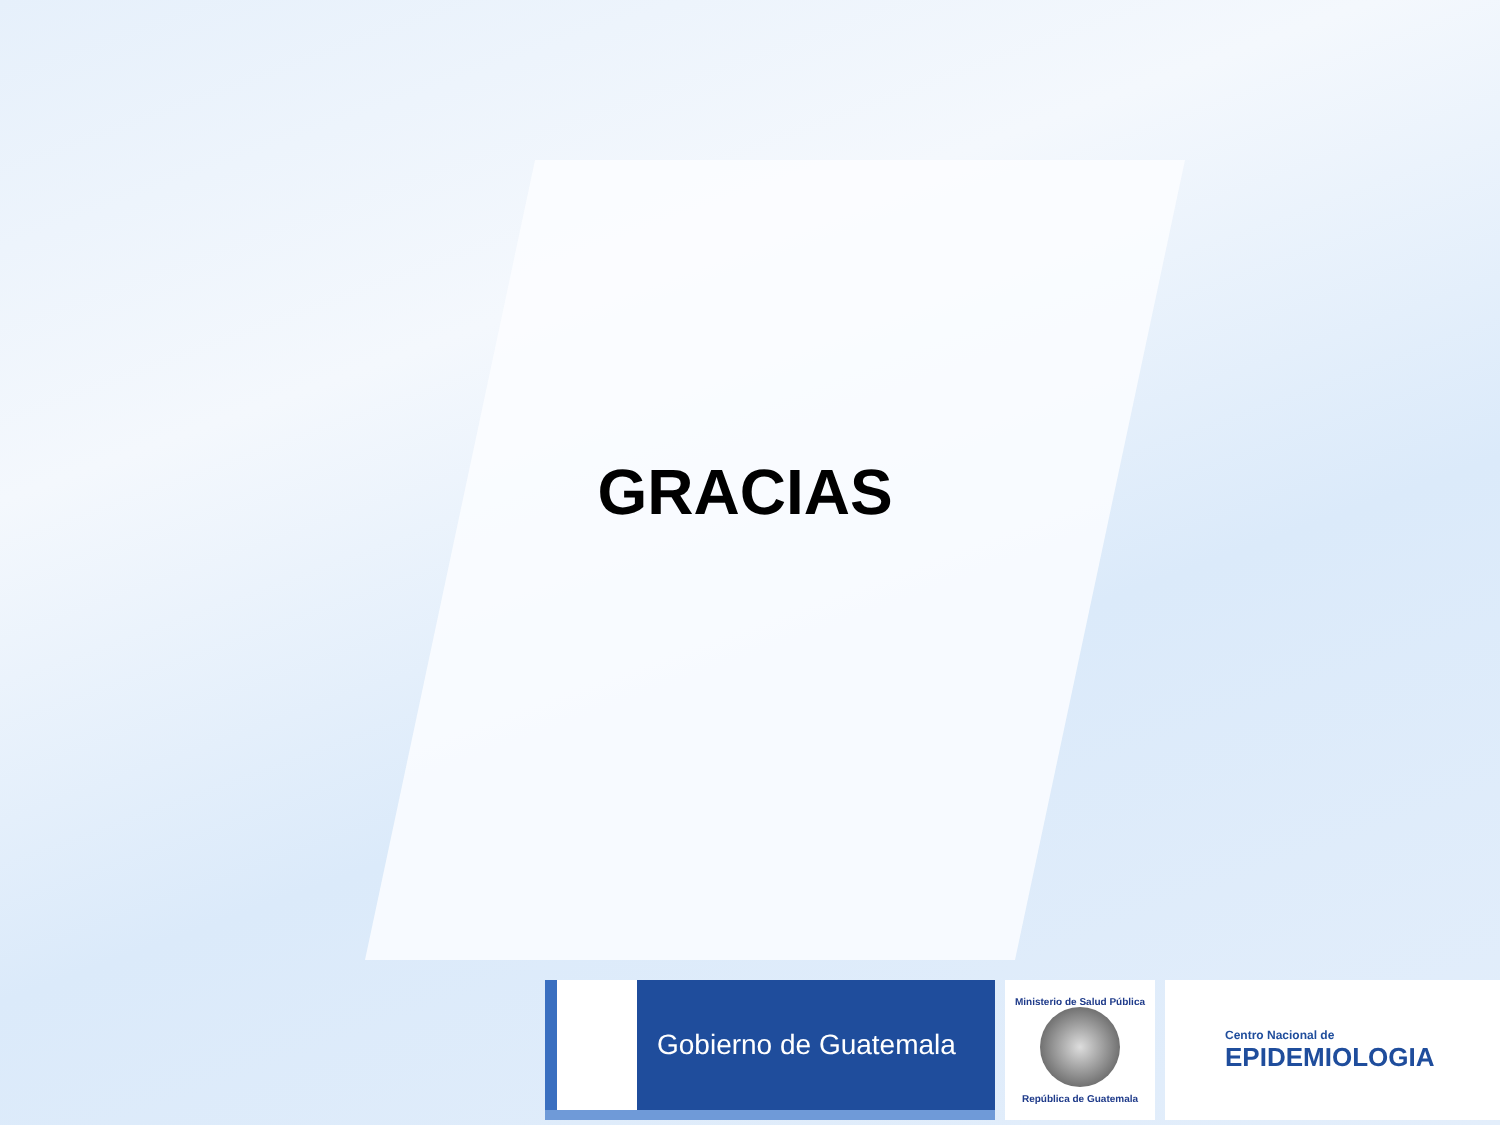GRACIAS
Gobierno de Guatemala
Ministerio de Salud Pública
República de Guatemala
Centro Nacional de
EPIDEMIOLOGIA